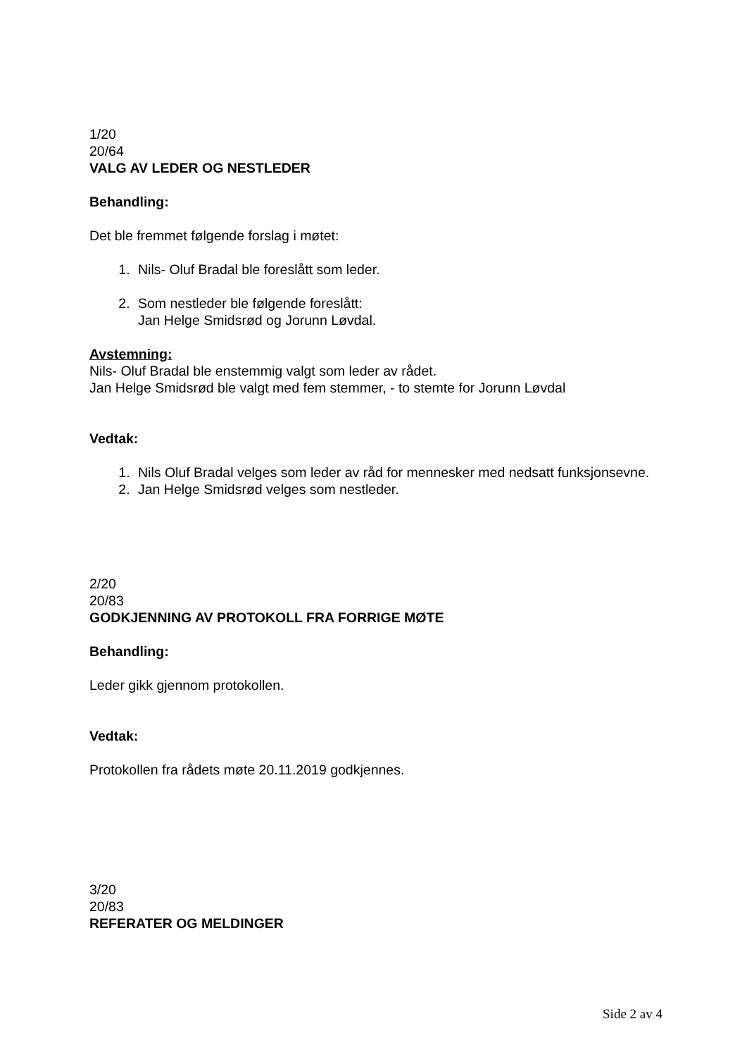1/20
20/64
VALG AV LEDER OG NESTLEDER
Behandling:
Det ble fremmet følgende forslag i møtet:
1. Nils- Oluf Bradal ble foreslått som leder.
2. Som nestleder ble følgende foreslått:
Jan Helge Smidsrød og Jorunn Løvdal.
Avstemning:
Nils- Oluf Bradal ble enstemmig valgt som leder av rådet.
Jan Helge Smidsrød ble valgt med fem stemmer, - to stemte for Jorunn Løvdal
Vedtak:
1. Nils Oluf Bradal velges som leder av råd for mennesker med nedsatt funksjonsevne.
2. Jan Helge Smidsrød velges som nestleder.
2/20
20/83
GODKJENNING AV PROTOKOLL FRA FORRIGE MØTE
Behandling:
Leder gikk gjennom protokollen.
Vedtak:
Protokollen fra rådets møte 20.11.2019 godkjennes.
3/20
20/83
REFERATER OG MELDINGER
Side 2 av 4